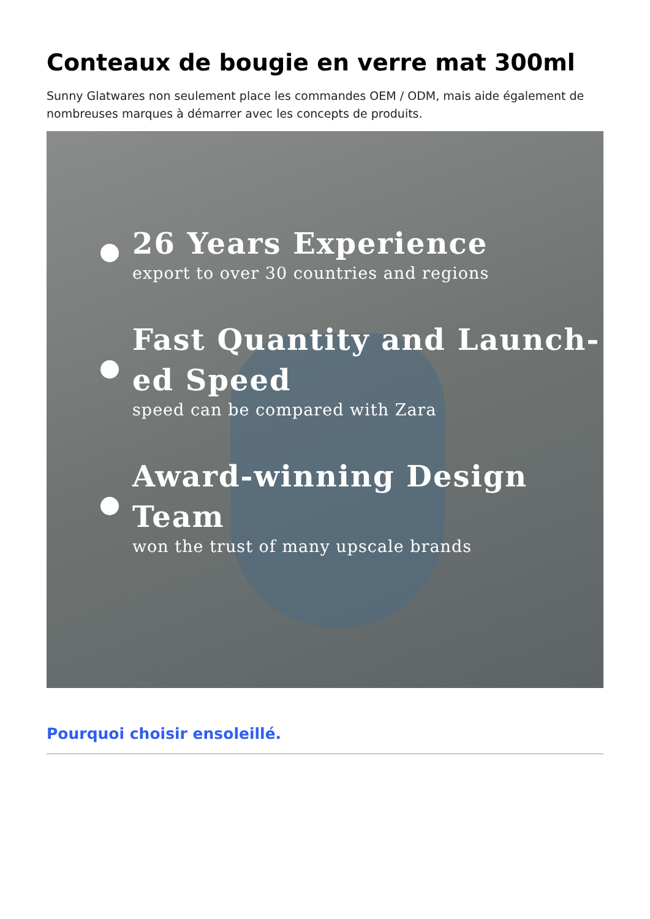Conteaux de bougie en verre mat 300ml
Sunny Glatwares non seulement place les commandes OEM / ODM, mais aide également de nombreuses marques à démarrer avec les concepts de produits.
26 Years Experience
export to over 30 countries and regions
Fast Quantity and Launch-
ed Speed
speed can be compared with Zara
Award-winning Design Team
won the trust of many upscale brands
Pourquoi choisir ensoleillé.